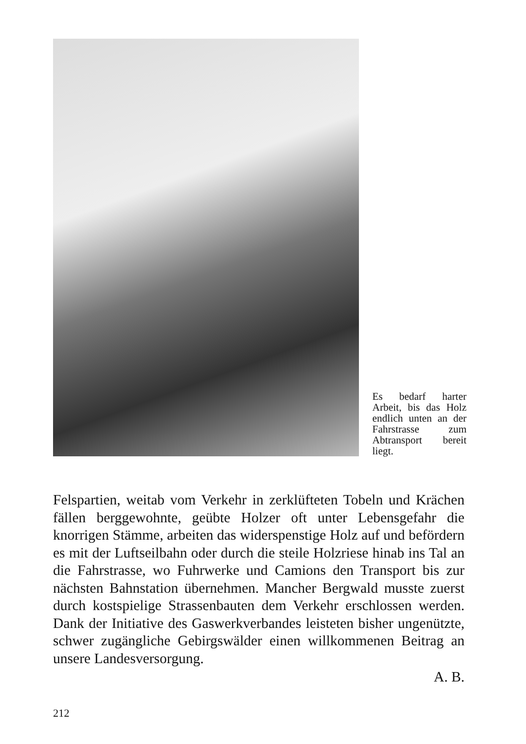Es bedarf harter Arbeit, bis das Holz endlich unten an der Fahrstrasse zum Abtransport bereit liegt.
Felspartien, weitab vom Verkehr in zerklüfteten Tobeln und Krächen fällen berggewohnte, geübte Holzer oft unter Lebensgefahr die knorrigen Stämme, arbeiten das widerspenstige Holz auf und befördern es mit der Luftseilbahn oder durch die steile Holzriese hinab ins Tal an die Fahrstrasse, wo Fuhrwerke und Camions den Transport bis zur nächsten Bahnstation übernehmen. Mancher Bergwald musste zuerst durch kostspielige Strassenbauten dem Verkehr erschlossen werden. Dank der Initiative des Gaswerkverbandes leisteten bisher ungenützte, schwer zugängliche Gebirgswälder einen willkommenen Beitrag an unsere Landesversorgung.
A. B.
212